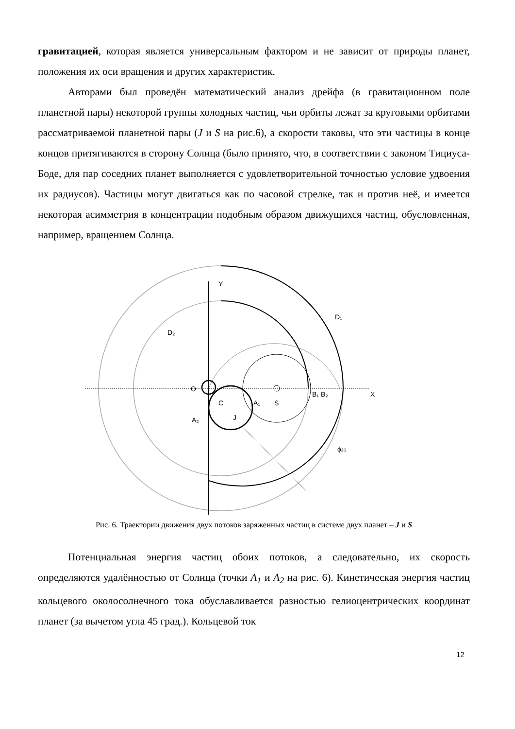гравитацией, которая является универсальным фактором и не зависит от природы планет, положения их оси вращения и других характеристик.
Авторами был проведён математический анализ дрейфа (в гравитационном поле планетной пары) некоторой группы холодных частиц, чьи орбиты лежат за круговыми орбитами рассматриваемой планетной пары (J и S на рис.6), а скорости таковы, что эти частицы в конце концов притягиваются в сторону Солнца (было принято, что, в соответствии с законом Тициуса-Боде, для пар соседних планет выполняется с удовлетворительной точностью условие удвоения их радиусов). Частицы могут двигаться как по часовой стрелке, так и против неё, и имеется некоторая асимметрия в концентрации подобным образом движущихся частиц, обусловленная, например, вращением Солнца.
Y
X
D₁
D₂
O
S
C
A₁
J
A₂
B₁ B₂
ϕJS
Рис. 6. Траектории движения двух потоков заряженных частиц в системе двух планет – J и S
Потенциальная энергия частиц обоих потоков, а следовательно, их скорость определяются удалённостью от Солнца (точки A<sub>1</sub> и A<sub>2</sub> на рис. 6). Кинетическая энергия частиц кольцевого околосолнечного тока обуславливается разностью гелиоцентрических координат планет (за вычетом угла 45 град.). Кольцевой ток
12